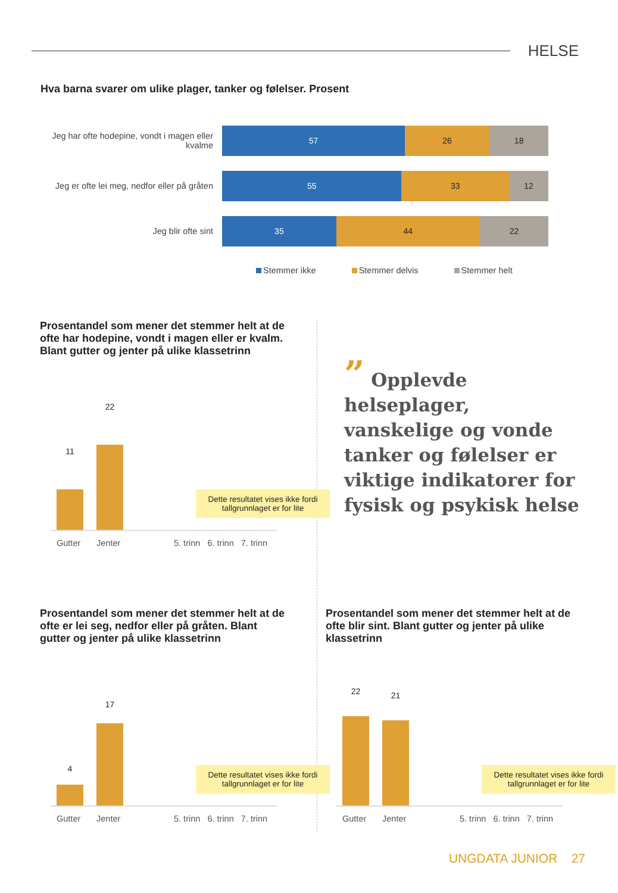HELSE
Hva barna svarer om ulike plager, tanker og følelser. Prosent
Jeg har ofte hodepine, vondt i magen eller kvalme
57 26 18
Jeg er ofte lei meg, nedfor eller på gråten
55 33 12
Jeg blir ofte sint
35 44 22
Stemmer ikke Stemmer delvis Stemmer helt
Prosentandel som mener det stemmer helt at de ofte har hodepine, vondt i magen eller er kvalm. Blant gutter og jenter på ulike klassetrinn
11
22
Dette resultatet vises ikke fordi tallgrunnlaget er for lite
Gutter Jenter 5. trinn 6. trinn 7. trinn
” Opplevde helseplager, vanskelige og vonde tanker og følelser er viktige indikatorer for fysisk og psykisk helse
Prosentandel som mener det stemmer helt at de ofte er lei seg, nedfor eller på gråten. Blant gutter og jenter på ulike klassetrinn
4
17
Dette resultatet vises ikke fordi tallgrunnlaget er for lite
Gutter Jenter 5. trinn 6. trinn 7. trinn
Prosentandel som mener det stemmer helt at de ofte blir sint. Blant gutter og jenter på ulike klassetrinn
22 21
Dette resultatet vises ikke fordi tallgrunnlaget er for lite
Gutter Jenter 5. trinn 6. trinn 7. trinn
UNGDATA JUNIOR 27